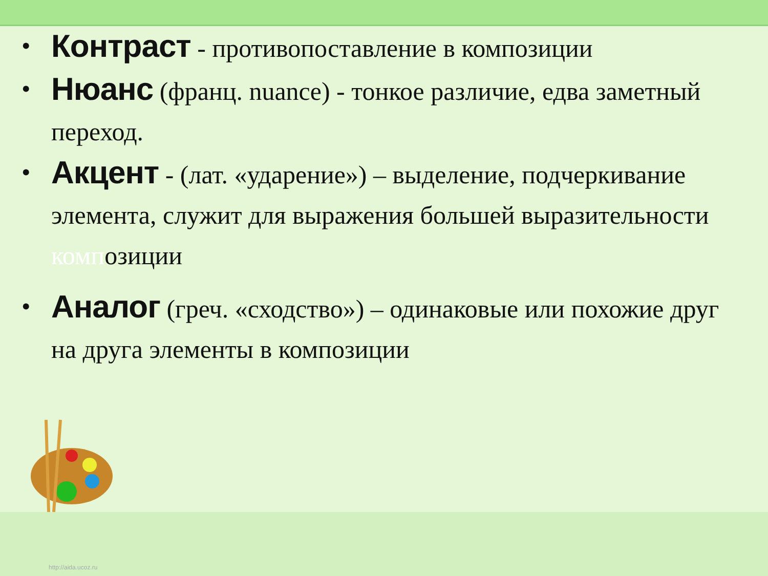• Контраст - противопоставление в композиции
• Нюанс (франц. nuance) - тонкое различие, едва заметный переход.
• Акцент - (лат. «ударение») – выделение, подчеркивание элемента, служит для выражения большей выразительности композиции
• Аналог (греч. «сходство») – одинаковые или похожие друг на друга элементы в композиции
http://aida.ucoz.ru